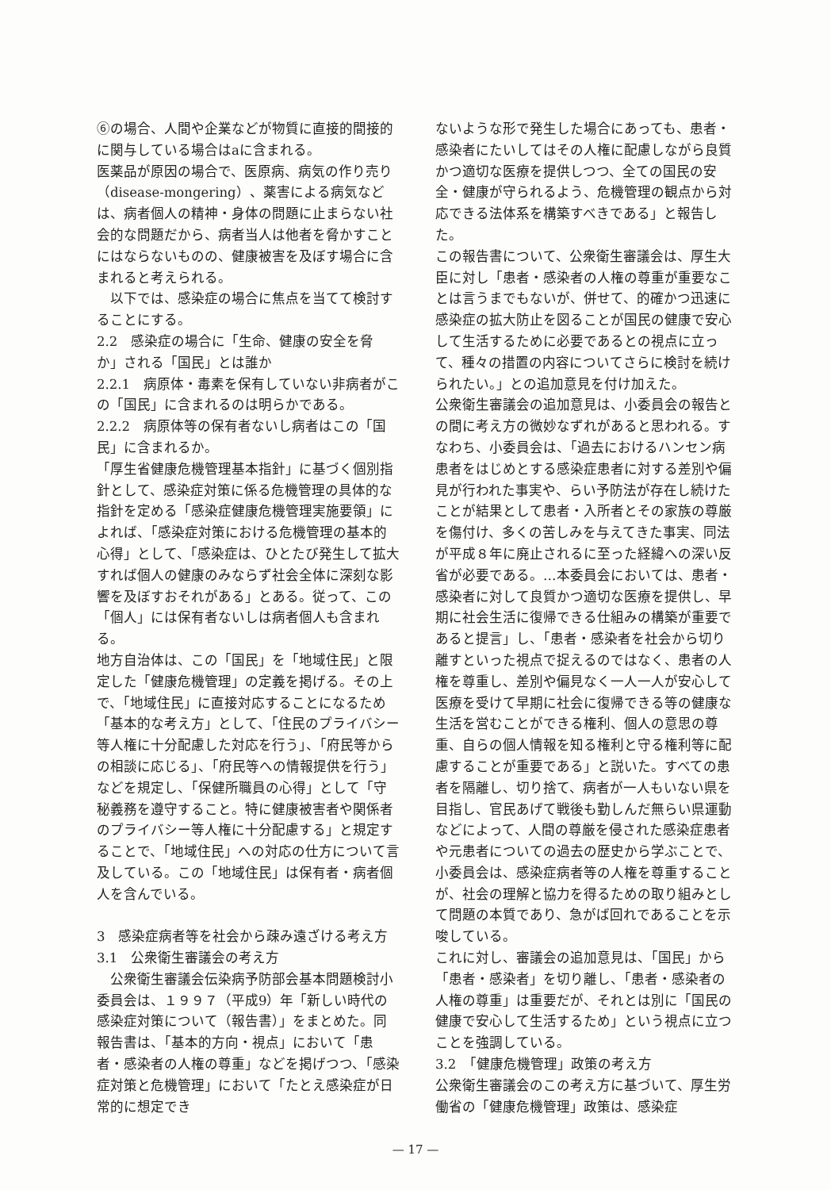⑥の場合、人間や企業などが物質に直接的間接的に関与している場合はaに含まれる。
医薬品が原因の場合で、医原病、病気の作り売り（disease-mongering）、薬害による病気などは、病者個人の精神・身体の問題に止まらない社会的な問題だから、病者当人は他者を脅かすことにはならないものの、健康被害を及ぼす場合に含まれると考えられる。
　以下では、感染症の場合に焦点を当てて検討することにする。
2.2　感染症の場合に「生命、健康の安全を脅か」される「国民」とは誰か
2.2.1　病原体・毒素を保有していない非病者がこの「国民」に含まれるのは明らかである。
2.2.2　病原体等の保有者ないし病者はこの「国民」に含まれるか。
「厚生省健康危機管理基本指針」に基づく個別指針として、感染症対策に係る危機管理の具体的な指針を定める「感染症健康危機管理実施要領」によれば、「感染症対策における危機管理の基本的心得」として、「感染症は、ひとたび発生して拡大すれば個人の健康のみならず社会全体に深刻な影響を及ぼすおそれがある」とある。従って、この「個人」には保有者ないしは病者個人も含まれる。
地方自治体は、この「国民」を「地域住民」と限定した「健康危機管理」の定義を掲げる。その上で、「地域住民」に直接対応することになるため「基本的な考え方」として、「住民のプライバシー等人権に十分配慮した対応を行う」、「府民等からの相談に応じる」、「府民等への情報提供を行う」などを規定し、「保健所職員の心得」として「守秘義務を遵守すること。特に健康被害者や関係者のプライバシー等人権に十分配慮する」と規定することで、「地域住民」への対応の仕方について言及している。この「地域住民」は保有者・病者個人を含んでいる。
3　感染症病者等を社会から疎み遠ざける考え方
3.1　公衆衛生審議会の考え方
　公衆衛生審議会伝染病予防部会基本問題検討小委員会は、１９９７（平成9）年「新しい時代の感染症対策について（報告書）」をまとめた。同報告書は、「基本的方向・視点」において「患者・感染者の人権の尊重」などを掲げつつ、「感染症対策と危機管理」において「たとえ感染症が日常的に想定でき
ないような形で発生した場合にあっても、患者・感染者にたいしてはその人権に配慮しながら良質かつ適切な医療を提供しつつ、全ての国民の安全・健康が守られるよう、危機管理の観点から対応できる法体系を構築すべきである」と報告した。
この報告書について、公衆衛生審議会は、厚生大臣に対し「患者・感染者の人権の尊重が重要なことは言うまでもないが、併せて、的確かつ迅速に感染症の拡大防止を図ることが国民の健康で安心して生活するために必要であるとの視点に立って、種々の措置の内容についてさらに検討を続けられたい。」との追加意見を付け加えた。
公衆衛生審議会の追加意見は、小委員会の報告との間に考え方の微妙なずれがあると思われる。すなわち、小委員会は、「過去におけるハンセン病患者をはじめとする感染症患者に対する差別や偏見が行われた事実や、らい予防法が存在し続けたことが結果として患者・入所者とその家族の尊厳を傷付け、多くの苦しみを与えてきた事実、同法が平成８年に廃止されるに至った経緯への深い反省が必要である。…本委員会においては、患者・感染者に対して良質かつ適切な医療を提供し、早期に社会生活に復帰できる仕組みの構築が重要であると提言」し、「患者・感染者を社会から切り離すといった視点で捉えるのではなく、患者の人権を尊重し、差別や偏見なく一人一人が安心して医療を受けて早期に社会に復帰できる等の健康な生活を営むことができる権利、個人の意思の尊重、自らの個人情報を知る権利と守る権利等に配慮することが重要である」と説いた。すべての患者を隔離し、切り捨て、病者が一人もいない県を目指し、官民あげて戦後も勤しんだ無らい県運動などによって、人間の尊厳を侵された感染症患者や元患者についての過去の歴史から学ぶことで、小委員会は、感染症病者等の人権を尊重することが、社会の理解と協力を得るための取り組みとして問題の本質であり、急がば回れであることを示唆している。
これに対し、審議会の追加意見は、「国民」から「患者・感染者」を切り離し、「患者・感染者の人権の尊重」は重要だが、それとは別に「国民の健康で安心して生活するため」という視点に立つことを強調している。
3.2　「健康危機管理」政策の考え方
公衆衛生審議会のこの考え方に基づいて、厚生労働省の「健康危機管理」政策は、感染症
— 17 —